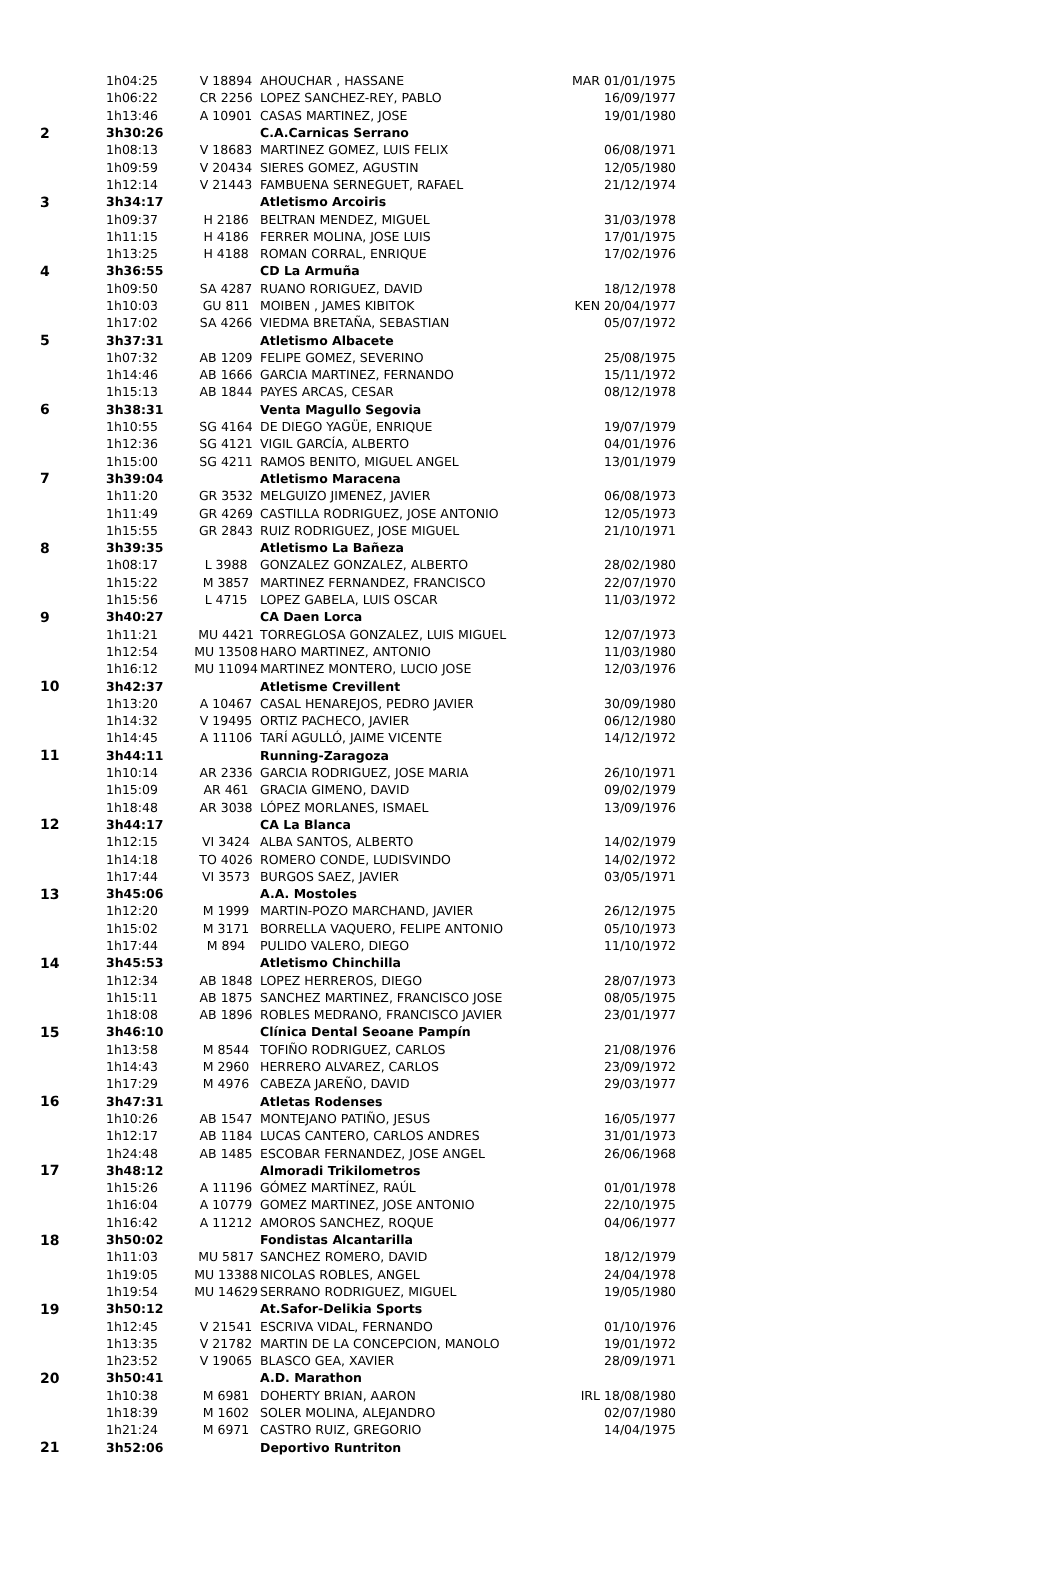| | 1h04:25 | V 18894 | AHOUCHAR , HASSANE | MAR | 01/01/1975 |
| | 1h06:22 | CR 2256 | LOPEZ SANCHEZ-REY, PABLO | | 16/09/1977 |
| | 1h13:46 | A 10901 | CASAS MARTINEZ, JOSE | | 19/01/1980 |
| 2 | 3h30:26 | | C.A.Carnicas Serrano | | |
| | 1h08:13 | V 18683 | MARTINEZ GOMEZ, LUIS FELIX | | 06/08/1971 |
| | 1h09:59 | V 20434 | SIERES GOMEZ, AGUSTIN | | 12/05/1980 |
| | 1h12:14 | V 21443 | FAMBUENA SERNEGUET, RAFAEL | | 21/12/1974 |
| 3 | 3h34:17 | | Atletismo Arcoiris | | |
| | 1h09:37 | H 2186 | BELTRAN MENDEZ, MIGUEL | | 31/03/1978 |
| | 1h11:15 | H 4186 | FERRER MOLINA, JOSE LUIS | | 17/01/1975 |
| | 1h13:25 | H 4188 | ROMAN CORRAL, ENRIQUE | | 17/02/1976 |
| 4 | 3h36:55 | | CD La Armuña | | |
| | 1h09:50 | SA 4287 | RUANO RORIGUEZ, DAVID | | 18/12/1978 |
| | 1h10:03 | GU 811 | MOIBEN , JAMES KIBITOK | KEN | 20/04/1977 |
| | 1h17:02 | SA 4266 | VIEDMA BRETAÑA, SEBASTIAN | | 05/07/1972 |
| 5 | 3h37:31 | | Atletismo Albacete | | |
| | 1h07:32 | AB 1209 | FELIPE GOMEZ, SEVERINO | | 25/08/1975 |
| | 1h14:46 | AB 1666 | GARCIA MARTINEZ, FERNANDO | | 15/11/1972 |
| | 1h15:13 | AB 1844 | PAYES ARCAS, CESAR | | 08/12/1978 |
| 6 | 3h38:31 | | Venta Magullo Segovia | | |
| | 1h10:55 | SG 4164 | DE DIEGO YAGÜE, ENRIQUE | | 19/07/1979 |
| | 1h12:36 | SG 4121 | VIGIL GARCÍA, ALBERTO | | 04/01/1976 |
| | 1h15:00 | SG 4211 | RAMOS BENITO, MIGUEL ANGEL | | 13/01/1979 |
| 7 | 3h39:04 | | Atletismo Maracena | | |
| | 1h11:20 | GR 3532 | MELGUIZO JIMENEZ, JAVIER | | 06/08/1973 |
| | 1h11:49 | GR 4269 | CASTILLA RODRIGUEZ, JOSE ANTONIO | | 12/05/1973 |
| | 1h15:55 | GR 2843 | RUIZ RODRIGUEZ, JOSE MIGUEL | | 21/10/1971 |
| 8 | 3h39:35 | | Atletismo La Bañeza | | |
| | 1h08:17 | L 3988 | GONZALEZ GONZALEZ, ALBERTO | | 28/02/1980 |
| | 1h15:22 | M 3857 | MARTINEZ FERNANDEZ, FRANCISCO | | 22/07/1970 |
| | 1h15:56 | L 4715 | LOPEZ GABELA, LUIS OSCAR | | 11/03/1972 |
| 9 | 3h40:27 | | CA Daen Lorca | | |
| | 1h11:21 | MU 4421 | TORREGLOSA GONZALEZ, LUIS MIGUEL | | 12/07/1973 |
| | 1h12:54 | MU 13508 | HARO MARTINEZ, ANTONIO | | 11/03/1980 |
| | 1h16:12 | MU 11094 | MARTINEZ MONTERO, LUCIO JOSE | | 12/03/1976 |
| 10 | 3h42:37 | | Atletisme Crevillent | | |
| | 1h13:20 | A 10467 | CASAL HENAREJOS, PEDRO JAVIER | | 30/09/1980 |
| | 1h14:32 | V 19495 | ORTIZ PACHECO, JAVIER | | 06/12/1980 |
| | 1h14:45 | A 11106 | TARÍ AGULLÓ, JAIME VICENTE | | 14/12/1972 |
| 11 | 3h44:11 | | Running-Zaragoza | | |
| | 1h10:14 | AR 2336 | GARCIA RODRIGUEZ, JOSE MARIA | | 26/10/1971 |
| | 1h15:09 | AR 461 | GRACIA GIMENO, DAVID | | 09/02/1979 |
| | 1h18:48 | AR 3038 | LÓPEZ MORLANES, ISMAEL | | 13/09/1976 |
| 12 | 3h44:17 | | CA La Blanca | | |
| | 1h12:15 | VI 3424 | ALBA SANTOS, ALBERTO | | 14/02/1979 |
| | 1h14:18 | TO 4026 | ROMERO CONDE, LUDISVINDO | | 14/02/1972 |
| | 1h17:44 | VI 3573 | BURGOS SAEZ, JAVIER | | 03/05/1971 |
| 13 | 3h45:06 | | A.A. Mostoles | | |
| | 1h12:20 | M 1999 | MARTIN-POZO MARCHAND, JAVIER | | 26/12/1975 |
| | 1h15:02 | M 3171 | BORRELLA VAQUERO, FELIPE ANTONIO | | 05/10/1973 |
| | 1h17:44 | M 894 | PULIDO VALERO, DIEGO | | 11/10/1972 |
| 14 | 3h45:53 | | Atletismo Chinchilla | | |
| | 1h12:34 | AB 1848 | LOPEZ HERREROS, DIEGO | | 28/07/1973 |
| | 1h15:11 | AB 1875 | SANCHEZ MARTINEZ, FRANCISCO JOSE | | 08/05/1975 |
| | 1h18:08 | AB 1896 | ROBLES MEDRANO, FRANCISCO JAVIER | | 23/01/1977 |
| 15 | 3h46:10 | | Clínica Dental Seoane Pampín | | |
| | 1h13:58 | M 8544 | TOFIÑO RODRIGUEZ, CARLOS | | 21/08/1976 |
| | 1h14:43 | M 2960 | HERRERO ALVAREZ, CARLOS | | 23/09/1972 |
| | 1h17:29 | M 4976 | CABEZA JAREÑO, DAVID | | 29/03/1977 |
| 16 | 3h47:31 | | Atletas Rodenses | | |
| | 1h10:26 | AB 1547 | MONTEJANO PATIÑO, JESUS | | 16/05/1977 |
| | 1h12:17 | AB 1184 | LUCAS CANTERO, CARLOS ANDRES | | 31/01/1973 |
| | 1h24:48 | AB 1485 | ESCOBAR FERNANDEZ, JOSE ANGEL | | 26/06/1968 |
| 17 | 3h48:12 | | Almoradi Trikilometros | | |
| | 1h15:26 | A 11196 | GÓMEZ MARTÍNEZ, RAÚL | | 01/01/1978 |
| | 1h16:04 | A 10779 | GOMEZ MARTINEZ, JOSE ANTONIO | | 22/10/1975 |
| | 1h16:42 | A 11212 | AMOROS SANCHEZ, ROQUE | | 04/06/1977 |
| 18 | 3h50:02 | | Fondistas Alcantarilla | | |
| | 1h11:03 | MU 5817 | SANCHEZ ROMERO, DAVID | | 18/12/1979 |
| | 1h19:05 | MU 13388 | NICOLAS ROBLES, ANGEL | | 24/04/1978 |
| | 1h19:54 | MU 14629 | SERRANO RODRIGUEZ, MIGUEL | | 19/05/1980 |
| 19 | 3h50:12 | | At.Safor-Delikia Sports | | |
| | 1h12:45 | V 21541 | ESCRIVA VIDAL, FERNANDO | | 01/10/1976 |
| | 1h13:35 | V 21782 | MARTIN DE LA CONCEPCION, MANOLO | | 19/01/1972 |
| | 1h23:52 | V 19065 | BLASCO GEA, XAVIER | | 28/09/1971 |
| 20 | 3h50:41 | | A.D. Marathon | | |
| | 1h10:38 | M 6981 | DOHERTY BRIAN, AARON | IRL | 18/08/1980 |
| | 1h18:39 | M 1602 | SOLER MOLINA, ALEJANDRO | | 02/07/1980 |
| | 1h21:24 | M 6971 | CASTRO RUIZ, GREGORIO | | 14/04/1975 |
| 21 | 3h52:06 | | Deportivo Runtriton | | |